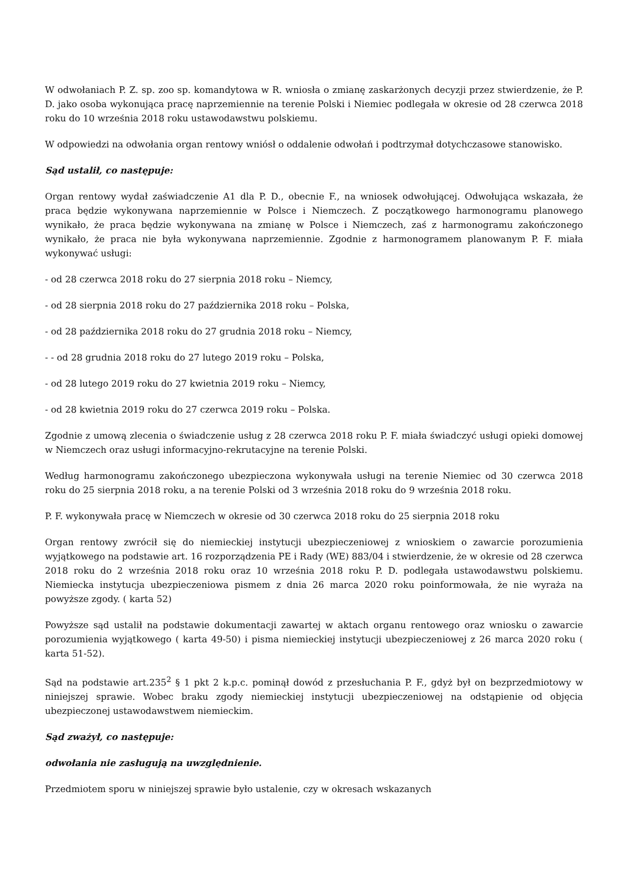W odwołaniach P. Z. sp. zoo sp. komandytowa w R. wniosła o zmianę zaskarżonych decyzji przez stwierdzenie, że P. D. jako osoba wykonująca pracę naprzemiennie na terenie Polski i Niemiec podlegała w okresie od 28 czerwca 2018 roku do 10 września 2018 roku ustawodawstwu polskiemu.
W odpowiedzi na odwołania organ rentowy wniósł o oddalenie odwołań i podtrzymał dotychczasowe stanowisko.
Sąd ustalił, co następuje:
Organ rentowy wydał zaświadczenie A1 dla P. D., obecnie F., na wniosek odwołującej. Odwołująca wskazała, że praca będzie wykonywana naprzemiennie w Polsce i Niemczech. Z początkowego harmonogramu planowego wynikało, że praca będzie wykonywana na zmianę w Polsce i Niemczech, zaś z harmonogramu zakończonego wynikało, że praca nie była wykonywana naprzemiennie. Zgodnie z harmonogramem planowanym P. F. miała wykonywać usługi:
- od 28 czerwca 2018 roku do 27 sierpnia 2018 roku – Niemcy,
- od 28 sierpnia 2018 roku do 27 października 2018 roku – Polska,
- od 28 października 2018 roku do 27 grudnia 2018 roku – Niemcy,
- - od 28 grudnia 2018 roku do 27 lutego 2019 roku – Polska,
- od 28 lutego 2019 roku do 27 kwietnia 2019 roku – Niemcy,
- od 28 kwietnia 2019 roku do 27 czerwca 2019 roku – Polska.
Zgodnie z umową zlecenia o świadczenie usług z 28 czerwca 2018 roku P. F. miała świadczyć usługi opieki domowej w Niemczech oraz usługi informacyjno-rekrutacyjne na terenie Polski.
Według harmonogramu zakończonego ubezpieczona wykonywała usługi na terenie Niemiec od 30 czerwca 2018 roku do 25 sierpnia 2018 roku, a na terenie Polski od 3 września 2018 roku do 9 września 2018 roku.
P. F. wykonywała pracę w Niemczech w okresie od 30 czerwca 2018 roku do 25 sierpnia 2018 roku
Organ rentowy zwrócił się do niemieckiej instytucji ubezpieczeniowej z wnioskiem o zawarcie porozumienia wyjątkowego na podstawie art. 16 rozporządzenia PE i Rady (WE) 883/04 i stwierdzenie, że w okresie od 28 czerwca 2018 roku do 2 września 2018 roku oraz 10 września 2018 roku P. D. podlegała ustawodawstwu polskiemu. Niemiecka instytucja ubezpieczeniowa pismem z dnia 26 marca 2020 roku poinformowała, że nie wyraża na powyższe zgody. ( karta 52)
Powyższe sąd ustalił na podstawie dokumentacji zawartej w aktach organu rentowego oraz wniosku o zawarcie porozumienia wyjątkowego ( karta 49-50) i pisma niemieckiej instytucji ubezpieczeniowej z 26 marca 2020 roku ( karta 51-52).
Sąd na podstawie art.235<sup>2</sup> § 1 pkt 2 k.p.c. pominął dowód z przesłuchania P. F., gdyż był on bezprzedmiotowy w niniejszej sprawie. Wobec braku zgody niemieckiej instytucji ubezpieczeniowej na odstąpienie od objęcia ubezpieczonej ustawodawstwem niemieckim.
Sąd zważył, co następuje:
odwołania nie zasługują na uwzględnienie.
Przedmiotem sporu w niniejszej sprawie było ustalenie, czy w okresach wskazanych